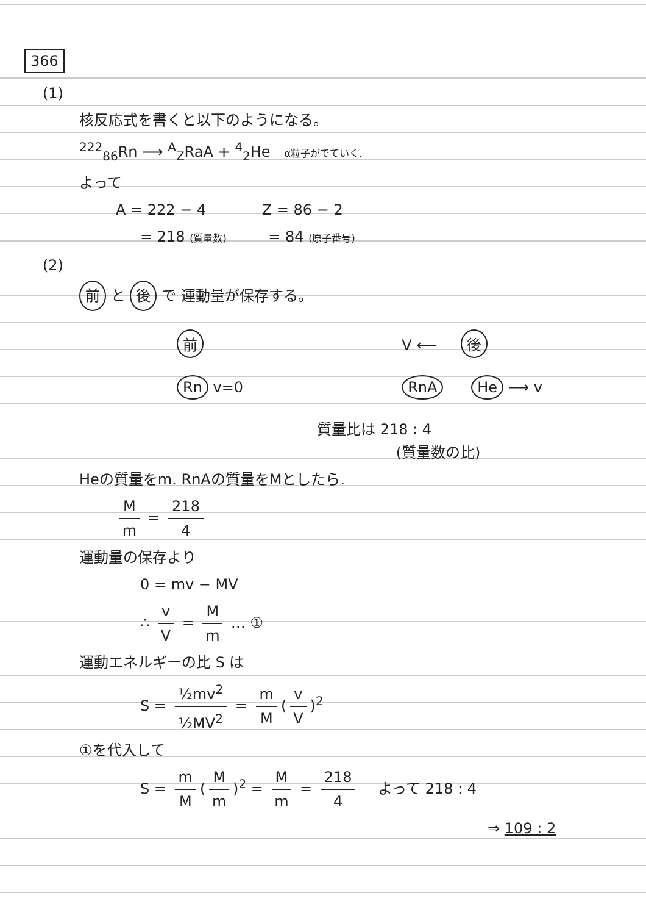366
(1)
核反応式を書くと以下のようになる。
<sup>222</sup> <sub>86</sub>Rn ⟶ <sup>A</sup><sub>Z</sub>RaA + <sup>4</sup><sub>2</sub>He α粒子がでていく.
よって
A = 222 − 4 Z = 86 − 2
= 218 (質量数) = 84 (原子番号)
(2)
前 と 後 で 運動量が保存する。
前
Rn v=0
V ⟵ 後
RnA He ⟶ v
質量比は 218 : 4
(質量数の比)
Heの質量をm. RnAの質量をMとしたら.
Mm = 218 4
運動量の保存より
0 = mv − MV
∴ v V = M m … ①
運動エネルギーの比 S は
S = ½mv<sup>2</sup> ½MV<sup>2</sup> = m M (v V)<sup>2</sup>
①を代入して
S = m M (M m)<sup>2</sup> = M m = 218 4 よって 218 : 4
⇒ 109 : 2